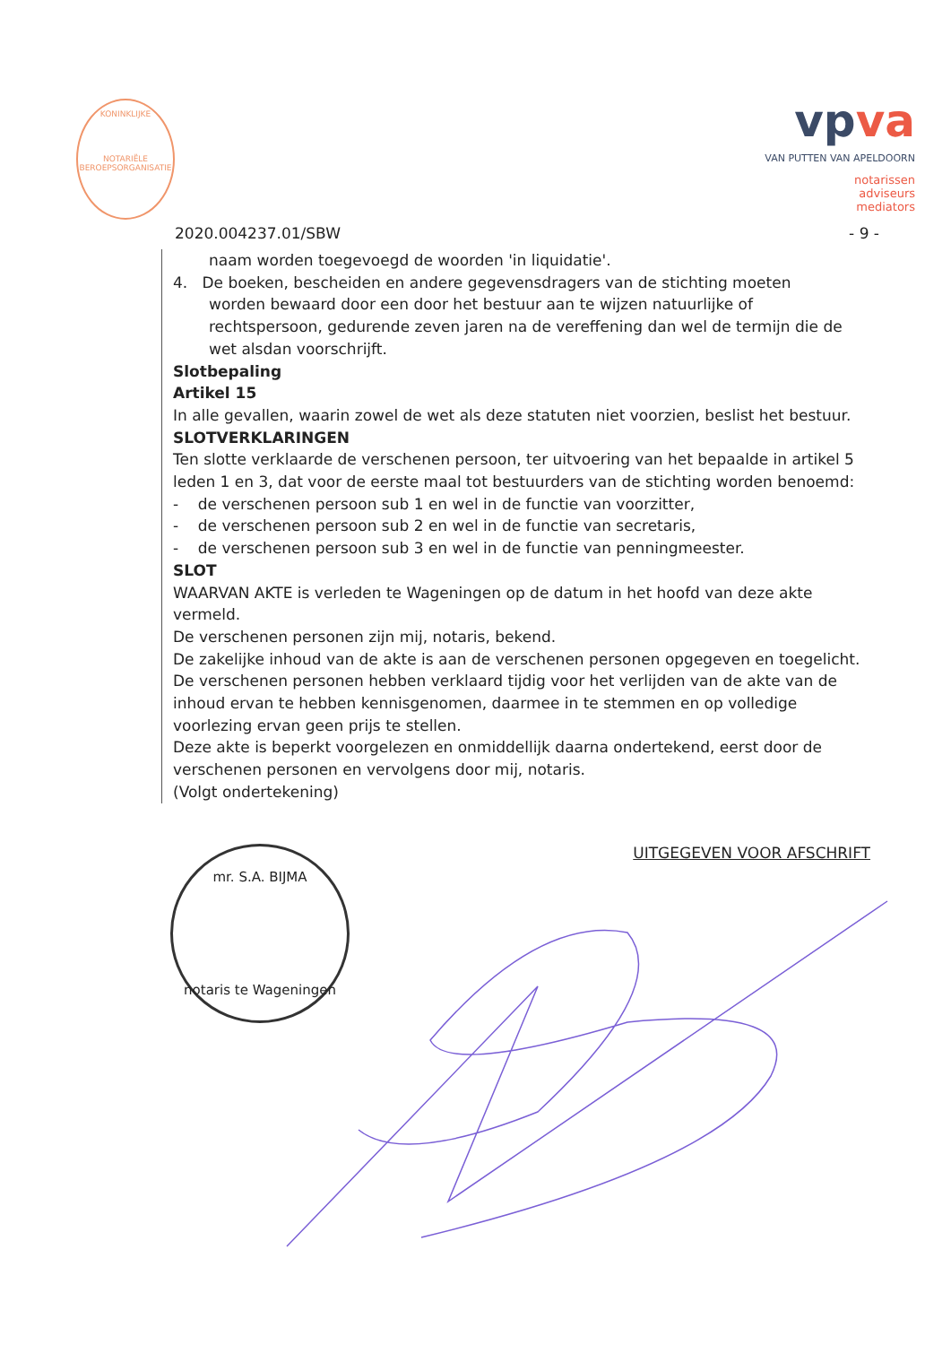KONINKLIJKE
NOTARIËLE BEROEPSORGANISATIE
vpva
VAN PUTTEN VAN APELDOORN
notarissen
adviseurs
mediators
2020.004237.01/SBW - 9 -
naam worden toegevoegd de woorden 'in liquidatie'.
4. De boeken, bescheiden en andere gegevensdragers van de stichting moeten
worden bewaard door een door het bestuur aan te wijzen natuurlijke of rechtspersoon, gedurende zeven jaren na de vereffening dan wel de termijn die de wet alsdan voorschrijft.
Slotbepaling
Artikel 15
In alle gevallen, waarin zowel de wet als deze statuten niet voorzien, beslist het bestuur.
SLOTVERKLARINGEN
Ten slotte verklaarde de verschenen persoon, ter uitvoering van het bepaalde in artikel 5 leden 1 en 3, dat voor de eerste maal tot bestuurders van de stichting worden benoemd:
- de verschenen persoon sub 1 en wel in de functie van voorzitter,
- de verschenen persoon sub 2 en wel in de functie van secretaris,
- de verschenen persoon sub 3 en wel in de functie van penningmeester.
SLOT
WAARVAN AKTE is verleden te Wageningen op de datum in het hoofd van deze akte vermeld.
De verschenen personen zijn mij, notaris, bekend.
De zakelijke inhoud van de akte is aan de verschenen personen opgegeven en toegelicht. De verschenen personen hebben verklaard tijdig voor het verlijden van de akte van de inhoud ervan te hebben kennisgenomen, daarmee in te stemmen en op volledige voorlezing ervan geen prijs te stellen.
Deze akte is beperkt voorgelezen en onmiddellijk daarna ondertekend, eerst door de verschenen personen en vervolgens door mij, notaris.
(Volgt ondertekening)
mr. S.A. BIJMA
notaris te Wageningen
UITGEGEVEN VOOR AFSCHRIFT